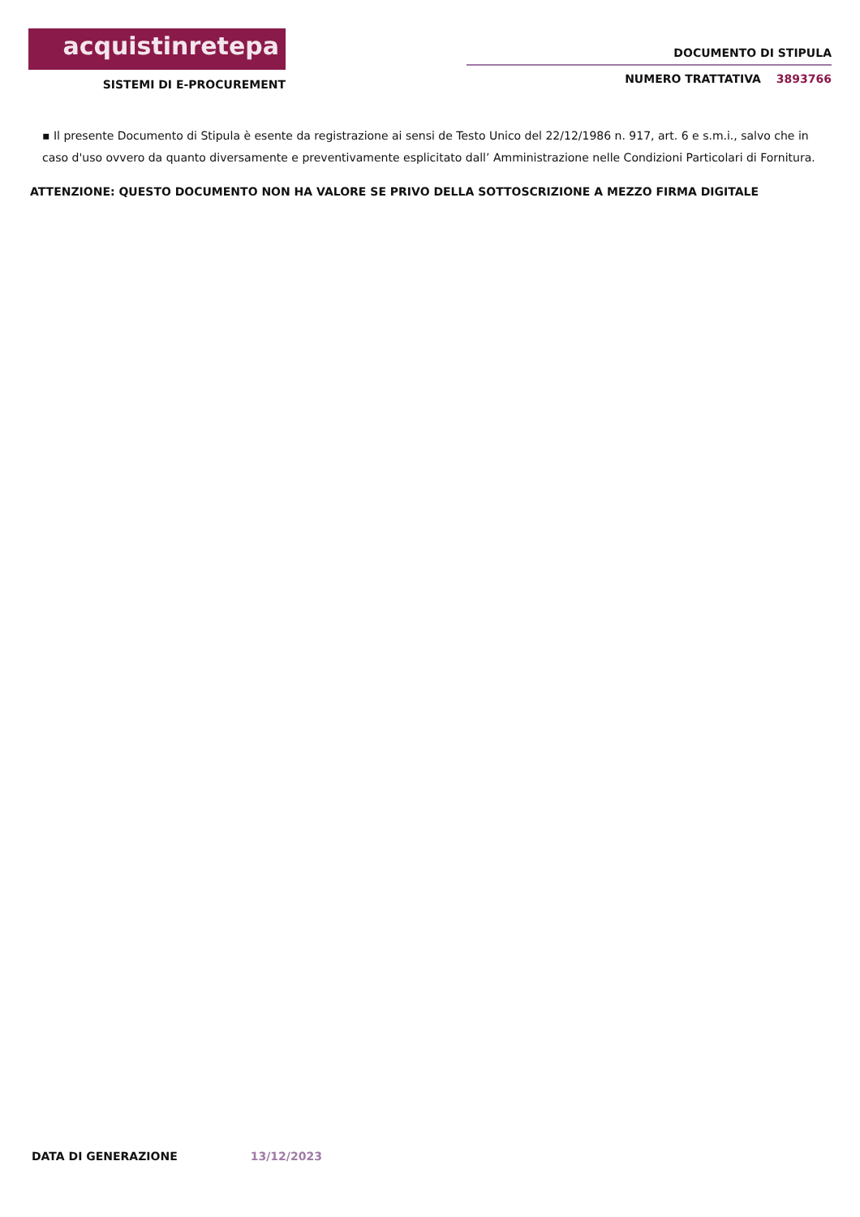acquistinretepa
SISTEMI DI E-PROCUREMENT
DOCUMENTO DI STIPULA
NUMERO TRATTATIVA 3893766
▪ Il presente Documento di Stipula è esente da registrazione ai sensi de Testo Unico del 22/12/1986 n. 917, art. 6 e s.m.i., salvo che in caso d'uso ovvero da quanto diversamente e preventivamente esplicitato dall’ Amministrazione nelle Condizioni Particolari di Fornitura.
ATTENZIONE: QUESTO DOCUMENTO NON HA VALORE SE PRIVO DELLA SOTTOSCRIZIONE A MEZZO FIRMA DIGITALE
DATA DI GENERAZIONE 13/12/2023